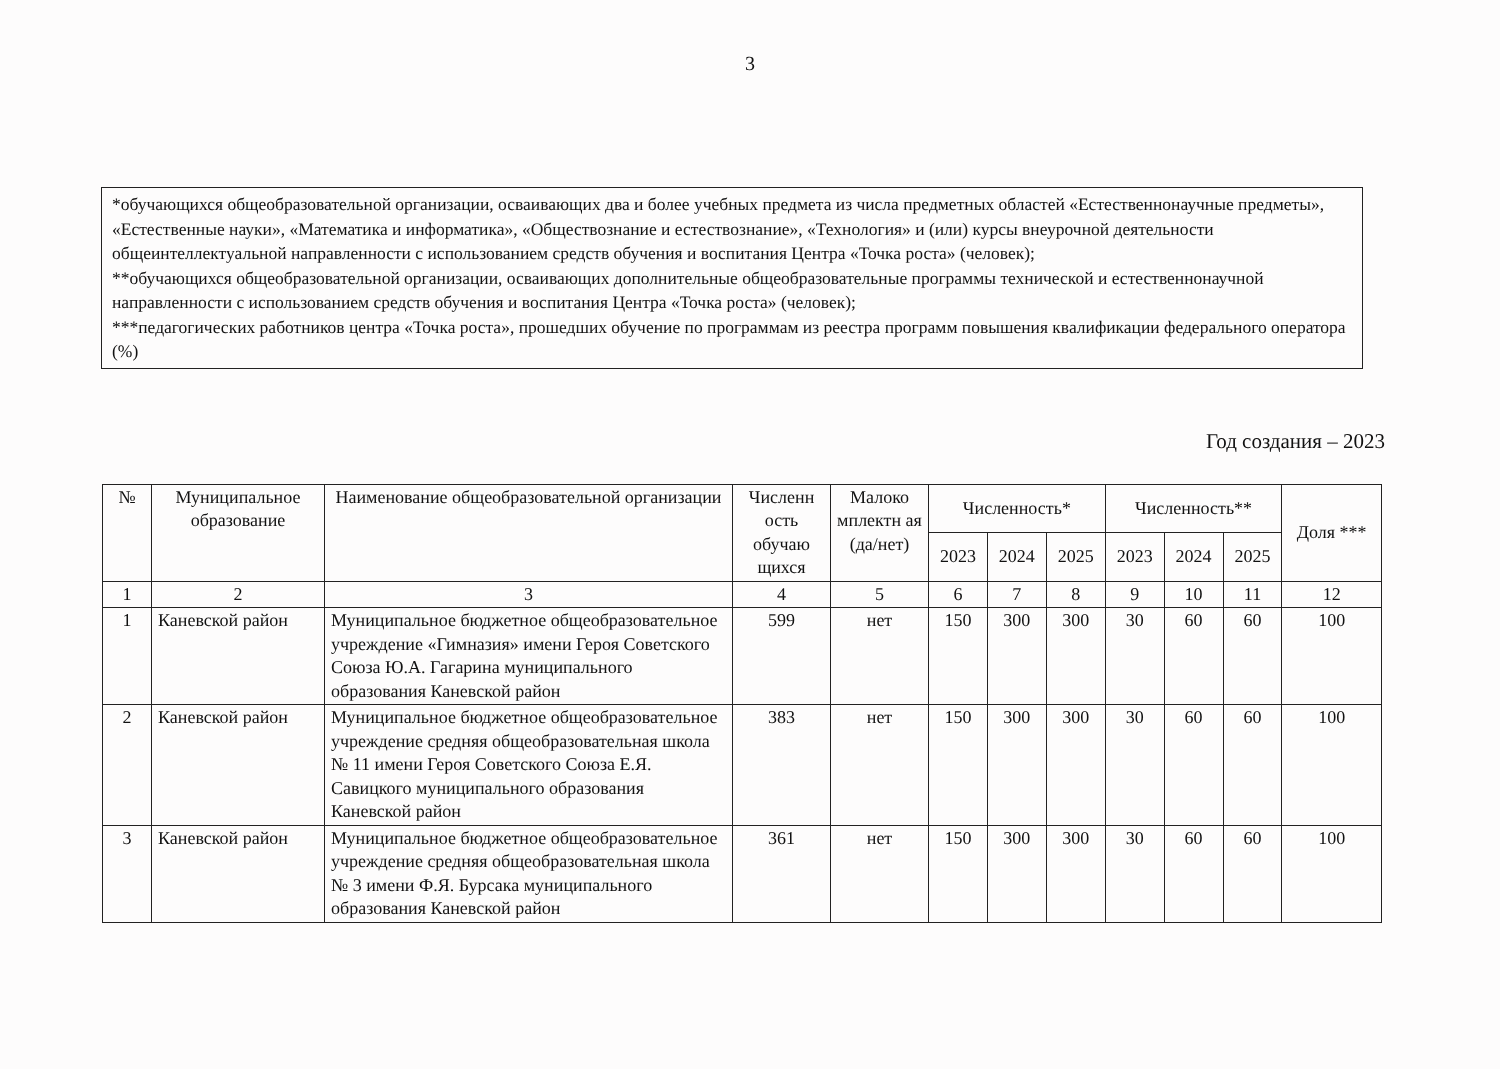3
*обучающихся общеобразовательной организации, осваивающих два и более учебных предмета из числа предметных областей «Естественнонаучные предметы», «Естественные науки», «Математика и информатика», «Обществознание и естествознание», «Технология» и (или) курсы внеурочной деятельности общеинтеллектуальной направленности с использованием средств обучения и воспитания Центра «Точка роста» (человек);
**обучающихся общеобразовательной организации, осваивающих дополнительные общеобразовательные программы технической и естественнонаучной направленности с использованием средств обучения и воспитания Центра «Точка роста» (человек);
***педагогических работников центра «Точка роста», прошедших обучение по программам из реестра программ повышения квалификации федерального оператора (%)
Год создания – 2023
| № | Муниципальное образование | Наименование общеобразовательной организации | Численн ость обучаю щихся | Малоко мплектн ая (да/нет) | Численность* | | | Численность** | | | Доля *** |
| --- | --- | --- | --- | --- | --- | --- | --- | --- | --- | --- | --- |
| | | | | | 2023 | 2024 | 2025 | 2023 | 2024 | 2025 | |
| 1 | 2 | 3 | 4 | 5 | 6 | 7 | 8 | 9 | 10 | 11 | 12 |
| 1 | Каневской район | Муниципальное бюджетное общеобразовательное учреждение «Гимназия» имени Героя Советского Союза Ю.А. Гагарина муниципального образования Каневской район | 599 | нет | 150 | 300 | 300 | 30 | 60 | 60 | 100 |
| 2 | Каневской район | Муниципальное бюджетное общеобразовательное учреждение средняя общеобразовательная школа № 11 имени Героя Советского Союза Е.Я. Савицкого муниципального образования Каневской район | 383 | нет | 150 | 300 | 300 | 30 | 60 | 60 | 100 |
| 3 | Каневской район | Муниципальное бюджетное общеобразовательное учреждение средняя общеобразовательная школа № 3 имени Ф.Я. Бурсака муниципального образования Каневской район | 361 | нет | 150 | 300 | 300 | 30 | 60 | 60 | 100 |